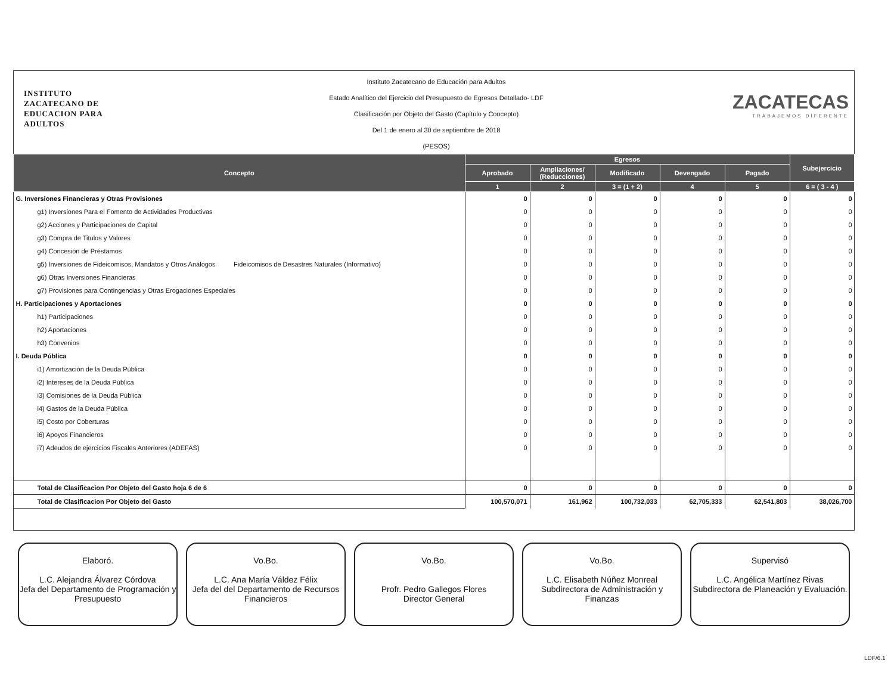INSTITUTO
ZACATECANO DE
EDUCACION PARA
ADULTOS
Instituto Zacatecano de Educación para Adultos
Estado Analítico del Ejercicio del Presupuesto de Egresos Detallado- LDF
Clasificación por Objeto del Gasto (Capítulo y Concepto)
Del 1 de enero al 30 de septiembre de 2018
(PESOS)
ZACATECAS
TRABAJEMOS DIFERENTE
| Concepto | Egresos | | | | | Subejercicio |
| --- | --- | --- | --- | --- | --- | --- |
| | Aprobado | Ampliaciones/ (Reducciones) | Modificado | Devengado | Pagado | |
| | 1 | 2 | 3 = (1 + 2) | 4 | 5 | 6 = ( 3 - 4 ) |
| G. Inversiones Financieras y Otras Provisiones | 0 | 0 | 0 | 0 | 0 | 0 |
| g1) Inversiones Para el Fomento de Actividades Productivas | 0 | 0 | 0 | 0 | 0 | 0 |
| g2) Acciones y Participaciones de Capital | 0 | 0 | 0 | 0 | 0 | 0 |
| g3) Compra de Titulos y Valores | 0 | 0 | 0 | 0 | 0 | 0 |
| g4) Concesión de Préstamos | 0 | 0 | 0 | 0 | 0 | 0 |
| g5) Inversiones de Fideicomisos, Mandatos y Otros Análogos Fideicomisos de Desastres Naturales (Informativo) | 0 | 0 | 0 | 0 | 0 | 0 |
| g6) Otras Inversiones Financieras | 0 | 0 | 0 | 0 | 0 | 0 |
| g7) Provisiones para Contingencias y Otras Erogaciones Especiales | 0 | 0 | 0 | 0 | 0 | 0 |
| H. Participaciones y Aportaciones | 0 | 0 | 0 | 0 | 0 | 0 |
| h1) Participaciones | 0 | 0 | 0 | 0 | 0 | 0 |
| h2) Aportaciones | 0 | 0 | 0 | 0 | 0 | 0 |
| h3) Convenios | 0 | 0 | 0 | 0 | 0 | 0 |
| I. Deuda Pública | 0 | 0 | 0 | 0 | 0 | 0 |
| i1) Amortización de la Deuda Pública | 0 | 0 | 0 | 0 | 0 | 0 |
| i2) Intereses de la Deuda Pública | 0 | 0 | 0 | 0 | 0 | 0 |
| i3) Comisiones de la Deuda Pública | 0 | 0 | 0 | 0 | 0 | 0 |
| i4) Gastos de la Deuda Pública | 0 | 0 | 0 | 0 | 0 | 0 |
| i5) Costo por Coberturas | 0 | 0 | 0 | 0 | 0 | 0 |
| i6) Apoyos Financieros | 0 | 0 | 0 | 0 | 0 | 0 |
| i7) Adeudos de ejercicios Fiscales Anteriores (ADEFAS) | 0 | 0 | 0 | 0 | 0 | 0 |
| Total de Clasificacion Por Objeto del Gasto hoja 6 de 6 | 0 | 0 | 0 | 0 | 0 | 0 |
| Total de Clasificacion Por Objeto del Gasto | 100,570,071 | 161,962 | 100,732,033 | 62,705,333 | 62,541,803 | 38,026,700 |
Elaboró.
L.C. Alejandra Álvarez Córdova
Jefa del Departamento de Programación y Presupuesto
Vo.Bo.
L.C. Ana María Váldez Félix
Jefa del del Departamento de Recursos Financieros
Vo.Bo.
Profr. Pedro Gallegos Flores
Director General
Vo.Bo.
L.C. Elisabeth Núñez Monreal
Subdirectora de Administración y Finanzas
Supervisó
L.C. Angélica Martínez Rivas
Subdirectora de Planeación y Evaluación.
LDF/6.1